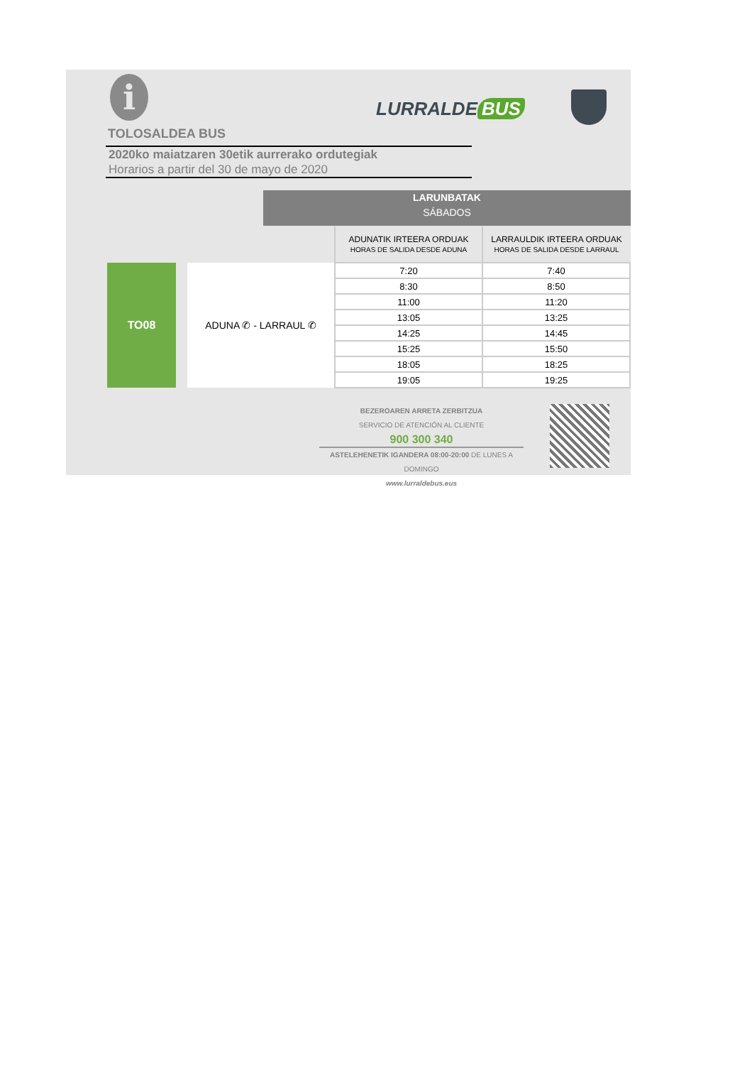i LURRALDE BUS
TOLOSALDEA BUS
2020ko maiatzaren 30etik aurrerako ordutegiak
Horarios a partir del 30 de mayo de 2020
LARUNBATAK
SÁBADOS
| | | | ADUNATIK IRTEERA ORDUAK HORAS DE SALIDA DESDE ADUNA | LARRAULDIK IRTEERA ORDUAK HORAS DE SALIDA DESDE LARRAUL |
| | TO08 | ADUNA ✆ - LARRAUL ✆ | 7:20 | 7:40 |
| | | | 8:30 | 8:50 |
| | | | 11:00 | 11:20 |
| | | | 13:05 | 13:25 |
| | | | 14:25 | 14:45 |
| | | | 15:25 | 15:50 |
| | | | 18:05 | 18:25 |
| | | | 19:05 | 19:25 |
BEZEROAREN ARRETA ZERBITZUA
SERVICIO DE ATENCIÓN AL CLIENTE
900 300 340
ASTELEHENETIK IGANDERA 08:00-20:00 DE LUNES A DOMINGO
www.lurraldebus.eus